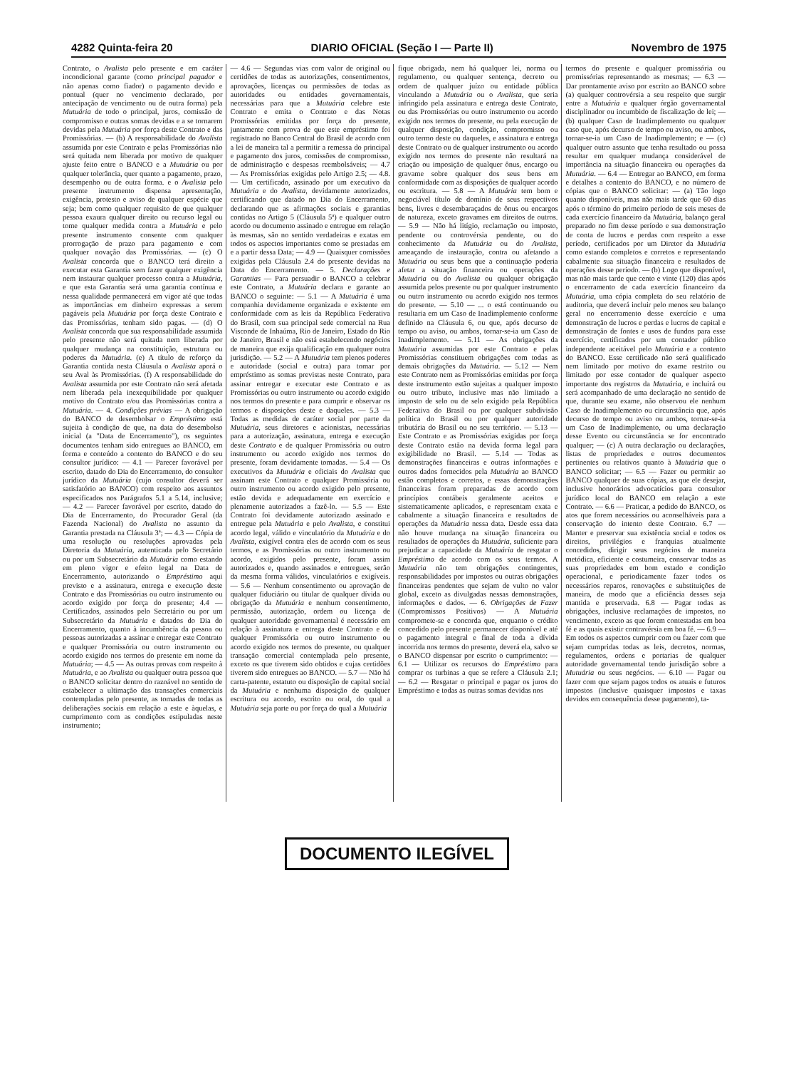4282 Quinta-feira 20 DIARIO OFICIAL (Seção I — Parte II) Novembro de 1975
Contrato, o Avalista pelo presente e em caráter incondicional garante (como principal pagador e não apenas como fiador) o pagamento devido e pontual (quer no vencimento declarado, por antecipação de vencimento ou de outra forma) pela Mutuária de todo o principal, juros, comissão de compromisso e outras somas devidas e a se tornarem devidas pela Mutuária por força deste Contrato e das Promissórias. — (b) A responsabilidade do Avalista assumida por este Contrato e pelas Promissórias não será quitada nem liberada por motivo de qualquer ajuste feito entre o BANCO e a Mutuária ou por qualquer tolerância, quer quanto a pagamento, prazo, desempenho ou de outra forma. e o Avalista pelo presente instrumento dispensa apresentação, exigência, protesto e aviso de qualquer espécie que seja; bem como qualquer requisito de que qualquer pessoa exaura qualquer direito ou recurso legal ou tome qualquer medida contra a Mutuária e pelo presente instrumento consente com qualquer prorrogação de prazo para pagamento e com qualquer novação das Promissórias. — (c) O Avalista concorda que o BANCO terá direito a executar esta Garantia sem fazer qualquer exigência nem instaurar qualquer processo contra a Mutuária, e que esta Garantia será uma garantia contínua e nessa qualidade permanecerá em vigor até que todas as importâncias em dinheiro expressas a serem pagáveis pela Mutuária por força deste Contrato e das Promissórias, tenham sido pagas. — (d) O Avalista concorda que sua responsabilidade assumida pelo presente não será quitada nem liberada por qualquer mudança na constituição, estrutura ou poderes da Mutuária. (e) A título de reforço da Garantia contida nesta Cláusula o Avalista aporá o seu Aval às Promissórias. (f) A responsabilidade do Avalista assumida por este Contrato não será afetada nem liberada pela inexequibilidade por qualquer motivo do Contrato e/ou das Promissórias contra a Mutuária. — 4. Condições prévias — A obrigação do BANCO de desembolsar o Empréstimo está sujeita à condição de que, na data do desembolso inicial (a "Data de Encerramento"), os seguintes documentos tenham sido entregues ao BANCO, em forma e conteúdo a contento do BANCO e do seu consultor jurídico: — 4.1 — Parecer favorável por escrito, datado do Dia do Encerramento, do consultor jurídico da Mutuária (cujo consultor deverá ser satisfatório ao BANCO) com respeito aos assuntos especificados nos Parágrafos 5.1 a 5.14, inclusive; — 4.2 — Parecer favorável por escrito, datado do Dia de Encerramento, do Procurador Geral (da Fazenda Nacional) do Avalista no assunto da Garantia prestada na Cláusula 3ª; — 4.3 — Cópia de uma resolução ou resoluções aprovadas pela Diretoria da Mutuária, autenticada pelo Secretário ou por um Subsecretário da Mutuária como estando em pleno vigor e efeito legal na Data de Encerramento, autorizando o Empréstimo aqui previsto e a assinatura, entrega e execução deste Contrato e das Promissórias ou outro instrumento ou acordo exigido por força do presente; 4.4 — Certificados, assinados pelo Secretário ou por um Subsecretário da Mutuária e datados do Dia do Encerramento, quanto à incumbência da pessoa ou pessoas autorizadas a assinar e entregar este Contrato e qualquer Promissória ou outro instrumento ou acordo exigido nos termos do presente em nome da Mutuária; — 4.5 — As outras provas com respeito à Mutuária, e ao Avalista ou qualquer outra pessoa que o BANCO solicitar dentro do razoável no sentido de estabelecer a ultimação das transações comerciais contempladas pelo presente, as tomadas de todas as deliberações sociais em relação a este e àquelas, e cumprimento com as condições estipuladas neste instrumento;
— 4.6 — Segundas vias com valor de original ou certidões de todas as autorizações, consentimentos, aprovações, licenças ou permissões de todas as autoridades ou entidades governamentais, necessárias para que a Mutuária celebre este Contrato e emita o Contrato e das Notas Promissórias emitidas por força do presente, juntamente com prova de que este empréstimo foi registrado no Banco Central do Brasil de acordo com a lei de maneira tal a permitir a remessa do principal e pagamento dos juros, comissões de compromisso, de administração e despesas reembolsáveis; — 4.7 — As Promissórias exigidas pelo Artigo 2.5; — 4.8. — Um certificado, assinado por um executivo da Mutuária e do Avalista, devidamente autorizados, certificando que datado no Dia do Encerramento, declarando que as afirmações sociais e garantias contidas no Artigo 5 (Cláusula 5ª) e qualquer outro acordo ou documento assinado e entregue em relação às mesmas, são no sentido verdadeiras e exatas em todos os aspectos importantes como se prestadas em e a partir dessa Data; — 4.9 — Quaisquer comissões exigidas pela Cláusula 2.4 do presente devidas na Data do Encerramento. — 5. Declarações e Garantias — Para persuadir o BANCO a celebrar este Contrato, a Mutuária declara e garante ao BANCO o seguinte: — 5.1 — A Mutuária é uma companhia devidamente organizada e existente em conformidade com as leis da República Federativa do Brasil, com sua principal sede comercial na Rua Visconde de Inhaúma, Rio de Janeiro, Estado do Rio de Janeiro, Brasil e não está estabelecendo negócios de maneira que exija qualificação em qualquer outra jurisdição. — 5.2 — A Mutuária tem plenos poderes e autoridade (social e outra) para tomar por empréstimo as somas previstas neste Contrato, para assinar entregar e executar este Contrato e as Promissórias ou outro instrumento ou acordo exigido nos termos do presente e para cumprir e observar os termos e disposições deste e daqueles. — 5.3 — Todas as medidas de caráter social por parte da Mutuária, seus diretores e acionistas, necessárias para a autorização, assinatura, entrega e execução deste Contrato e de qualquer Promissória ou outro instrumento ou acordo exigido nos termos do presente, foram devidamente tomadas. — 5.4 — Os executivos da Mutuária e oficiais do Avalista que assinam este Contrato e qualquer Promissória ou outro instrumento ou acordo exigido pelo presente, estão devida e adequadamente em exercício e plenamente autorizados a fazê-lo. — 5.5 — Este Contrato foi devidamente autorizado assinado e entregue pela Mutuária e pelo Avalista, e constitui acordo legal, válido e vinculatório da Mutuária e do Avalista, exigível contra eles de acordo com os seus termos, e as Promissórias ou outro instrumento ou acordo, exigidos pelo presente, foram assim autorizados e, quando assinados e entregues, serão da mesma forma válidos, vinculatórios e exigíveis. — 5.6 — Nenhum consentimento ou aprovação de qualquer fiduciário ou titular de qualquer dívida ou obrigação da Mutuária e nenhum consentimento, permissão, autorização, ordem ou licença de qualquer autoridade governamental é necessário em relação à assinatura e entrega deste Contrato e de qualquer Promissória ou outro instrumento ou acordo exigido nos termos do presente, ou qualquer transação comercial contemplada pelo presente, exceto os que tiverem sido obtidos e cujas certidões tiverem sido entregues ao BANCO. — 5.7 — Não há carta-patente, estatuto ou disposição de capital social da Mutuária e nenhuma disposição de qualquer escritura ou acordo, escrito ou oral, do qual a Mutuária seja parte ou por força do qual a Mutuária
fique obrigada, nem há qualquer lei, norma ou regulamento, ou qualquer sentença, decreto ou ordem de qualquer juízo ou entidade pública vinculando a Mutuária ou o Avalista, que seria infringido pela assinatura e entrega deste Contrato, ou das Promissórias ou outro instrumento ou acordo exigido nos termos do presente, ou pela execução de qualquer disposição, condição, compromisso ou outro termo deste ou daqueles, e assinatura e entrega deste Contrato ou de qualquer instrumento ou acordo exigido nos termos do presente não resultará na criação ou imposição de qualquer ônus, encargo ou gravame sobre qualquer dos seus bens em conformidade com as disposições de qualquer acordo ou escritura. — 5.8 — A Mutuária tem bom e negociável título de domínio de seus respectivos bens, livres e desembaraçados de ônus ou encargos de natureza, exceto gravames em direitos de outros. — 5.9 — Não há litígio, reclamação ou imposto, pendente ou controvérsia pendente, ou do conhecimento da Mutuária ou do Avalista, ameaçando de instauração, contra ou afetando a Mutuária ou seus bens que a continuação poderia afetar a situação financeira ou operações da Mutuária ou do Avalista ou qualquer obrigação assumida pelos presente ou por qualquer instrumento ou outro instrumento ou acordo exigido nos termos do presente. — 5.10 — ... o está continuando ou resultaria em um Caso de Inadimplemento conforme definido na Cláusula 6, ou que, após decurso de tempo ou aviso, ou ambos, tornar-se-ia um Caso de Inadimplemento. — 5.11 — As obrigações da Mutuária assumidas por este Contrato e pelas Promissórias constituem obrigações com todas as demais obrigações da Mutuária. — 5.12 — Nem este Contrato nem as Promissórias emitidas por força deste instrumento estão sujeitas a qualquer imposto ou outro tributo, inclusive mas não limitado a imposto de selo ou de selo exigido pela República Federativa do Brasil ou por qualquer subdivisão política do Brasil ou por qualquer autoridade tributária do Brasil ou no seu território. — 5.13 — Este Contrato e as Promissórias exigidas por força deste Contrato estão na devida forma legal para exigibilidade no Brasil. — 5.14 — Todas as demonstrações financeiras e outras informações e outros dados fornecidos pela Mutuária ao BANCO estão completos e corretos, e essas demonstrações financeiras foram preparadas de acordo com princípios contábeis geralmente aceitos e sistematicamente aplicados, e representam exata e cabalmente a situação financeira e resultados de operações da Mutuária nessa data. Desde essa data não houve mudança na situação financeira ou resultados de operações da Mutuária, suficiente para prejudicar a capacidade da Mutuária de resgatar o Empréstimo de acordo com os seus termos. A Mutuária não tem obrigações contingentes, responsabilidades por impostos ou outras obrigações financeiras pendentes que sejam de vulto no valor global, exceto as divulgadas nessas demonstrações, informações e dados. — 6. Obrigações de Fazer (Compromissos Positivos) — A Mutuária compromete-se e concorda que, enquanto o crédito concedido pelo presente permanecer disponível e até o pagamento integral e final de toda a dívida incorrida nos termos do presente, deverá ela, salvo se o BANCO dispensar por escrito o cumprimento: — 6.1 — Utilizar os recursos do Empréstimo para comprar os turbinas a que se refere a Cláusula 2.1; — 6.2 — Resgatar o principal e pagar os juros do Empréstimo e todas as outras somas devidas nos
termos do presente e qualquer promissória ou promissórias representando as mesmas; — 6.3 — Dar prontamente aviso por escrito ao BANCO sobre (a) qualquer controvérsia a seu respeito que surgir entre a Mutuária e qualquer órgão governamental disciplinador ou incumbido de fiscalização de lei; — (b) qualquer Caso de Inadimplemento ou qualquer caso que, após decurso de tempo ou aviso, ou ambos, tornar-se-ia um Caso de Inadimplemento; e — (c) qualquer outro assunto que tenha resultado ou possa resultar em qualquer mudança considerável de importância na situação financeira ou operações da Mutuária. — 6.4 — Entregar ao BANCO, em forma e detalhes a contento do BANCO, e no número de cópias que o BANCO solicitar: — (a) Tão logo quanto disponíveis, mas não mais tarde que 60 dias após o término do primeiro período de seis meses de cada exercício financeiro da Mutuária, balanço geral preparado no fim desse período e sua demonstração de conta de lucros e perdas com respeito a esse período, certificados por um Diretor da Mutuária como estando completos e corretos e representando cabalmente sua situação financeira e resultados de operações desse período. — (b) Logo que disponível, mas não mais tarde que cento e vinte (120) dias após o encerramento de cada exercício financeiro da Mutuária, uma cópia completa do seu relatório de auditoria, que deverá incluir pelo menos seu balanço geral no encerramento desse exercício e uma demonstração de lucros e perdas e lucros de capital e demonstração de fontes e usos de fundos para esse exercício, certificados por um contador público independente aceitável pelo Mutuária e a contento do BANCO. Esse certificado não será qualificado nem limitado por motivo do exame restrito ou limitado por esse contador de qualquer aspecto importante dos registros da Mutuária, e incluirá ou será acompanhado de uma declaração no sentido de que, durante seu exame, não observou ele nenhum Caso de Inadimplemento ou circunstância que, após decurso de tempo ou aviso ou ambos, tornar-se-ia um Caso de Inadimplemento, ou uma declaração desse Evento ou circunstância se for encontrado qualquer; — (c) A outra declaração ou declarações, listas de propriedades e outros documentos pertinentes ou relativos quanto à Mutuária que o BANCO solicitar; — 6.5 — Fazer ou permitir ao BANCO qualquer de suas cópias, as que ele desejar, inclusive honorários advocatícios para consultor jurídico local do BANCO em relação a este Contrato. — 6.6 — Praticar, a pedido do BANCO, os atos que forem necessários ou aconselháveis para a conservação do intento deste Contrato. 6.7 — Manter e preservar sua existência social e todos os direitos, privilégios e franquias atualmente concedidos, dirigir seus negócios de maneira metódica, eficiente e costumeira, conservar todas as suas propriedades em bom estado e condição operacional, e periodicamente fazer todos os necessários reparos, renovações e substituições de maneira, de modo que a eficiência desses seja mantida e preservada. 6.8 — Pagar todas as obrigações, inclusive reclamações de impostos, no vencimento, exceto as que forem contestadas em boa fé e as quais existir contravérsia em boa fé. — 6.9 — Em todos os aspectos cumprir com ou fazer com que sejam cumpridas todas as leis, decretos, normas, regulamentos, ordens e portarias de qualquer autoridade governamental tendo jurisdição sobre a Mutuária ou seus negócios. — 6.10 — Pagar ou fazer com que sejam pagos todos os atuais e futuros impostos (inclusive quaisquer impostos e taxas devidos em consequência desse pagamento), ta-
DOCUMENTO ILEGÍVEL